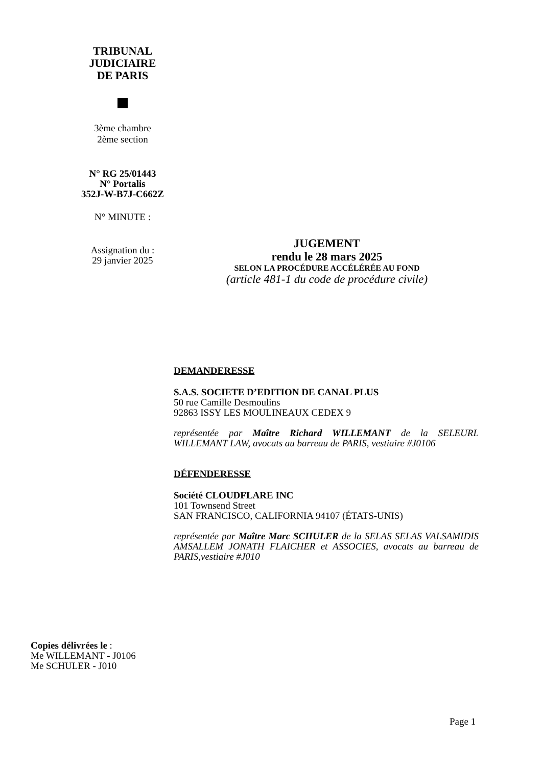TRIBUNAL
JUDICIAIRE
DE PARIS
3ème chambre
2ème section
N° RG 25/01443
N° Portalis
352J-W-B7J-C662Z
N° MINUTE :
Assignation du :
29 janvier 2025
JUGEMENT
rendu le 28 mars 2025
SELON LA PROCÉDURE ACCÉLÉRÉE AU FOND
(article 481-1 du code de procédure civile)
DEMANDERESSE
S.A.S. SOCIETE D’EDITION DE CANAL PLUS
50 rue Camille Desmoulins
92863 ISSY LES MOULINEAUX CEDEX 9
représentée par Maître Richard WILLEMANT de la SELEURL WILLEMANT LAW, avocats au barreau de PARIS, vestiaire #J0106
DÉFENDERESSE
Société CLOUDFLARE INC
101 Townsend Street
SAN FRANCISCO, CALIFORNIA 94107 (ÉTATS-UNIS)
représentée par Maître Marc SCHULER de la SELAS SELAS VALSAMIDIS AMSALLEM JONATH FLAICHER et ASSOCIES, avocats au barreau de PARIS,vestiaire #J010
Copies délivrées le :
Me WILLEMANT - J0106
Me SCHULER - J010
Page 1